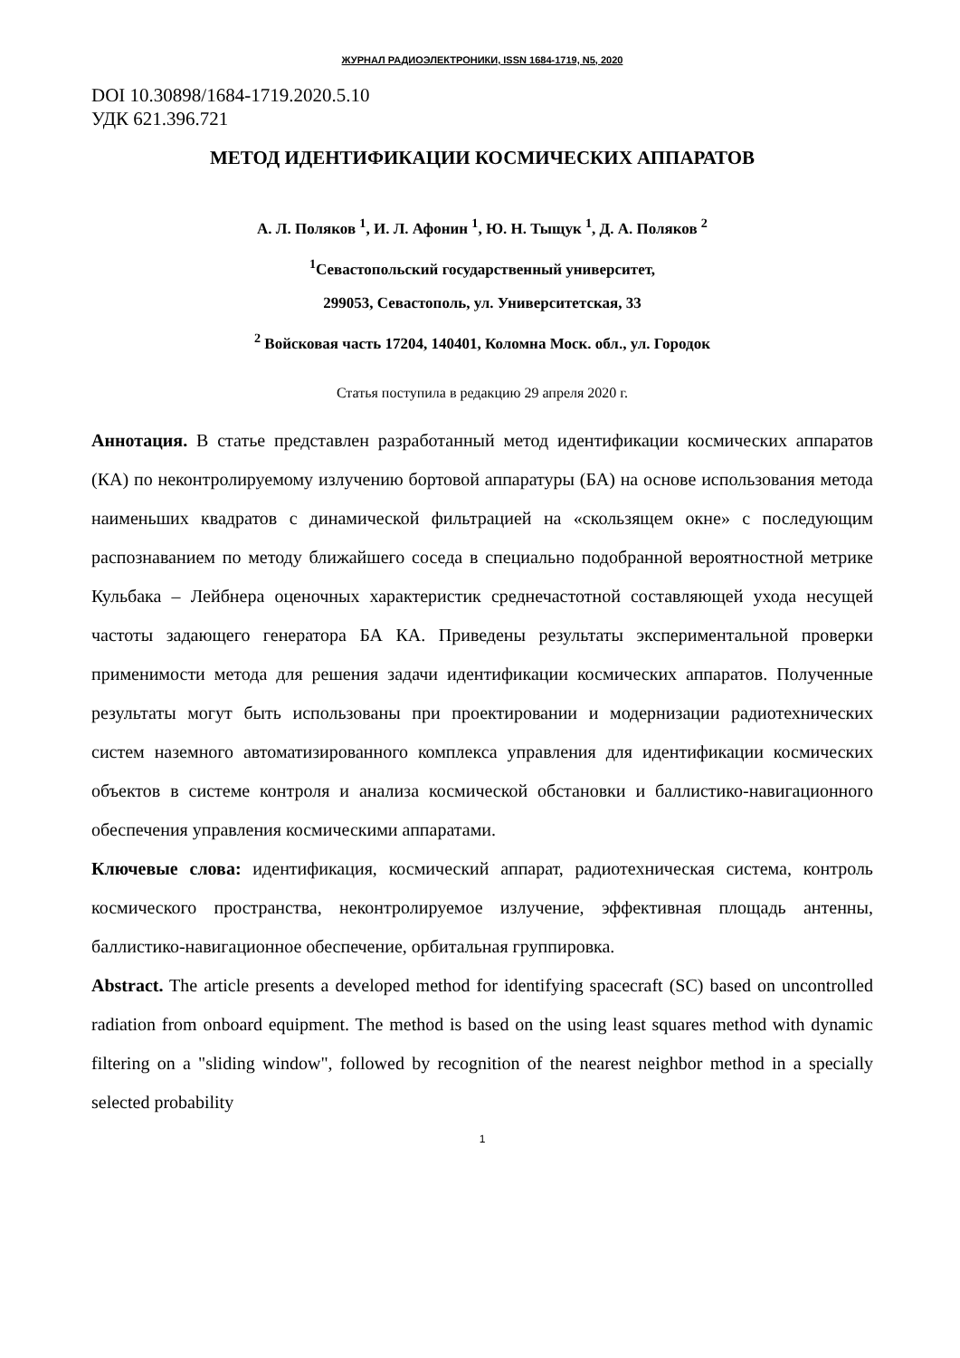ЖУРНАЛ РАДИОЭЛЕКТРОНИКИ, ISSN 1684-1719, N5, 2020
DOI 10.30898/1684-1719.2020.5.10
УДК 621.396.721
МЕТОД ИДЕНТИФИКАЦИИ КОСМИЧЕСКИХ АППАРАТОВ
А. Л. Поляков <sup>1</sup>, И. Л. Афонин <sup>1</sup>, Ю. Н. Тыщук <sup>1</sup>, Д. А. Поляков <sup>2</sup>
<sup>1</sup> Севастопольский государственный университет,
299053, Севастополь, ул. Университетская, 33
<sup>2</sup> Войсковая часть 17204, 140401, Коломна Моск. обл., ул. Городок
Статья поступила в редакцию 29 апреля 2020 г.
Аннотация. В статье представлен разработанный метод идентификации космических аппаратов (КА) по неконтролируемому излучению бортовой аппаратуры (БА) на основе использования метода наименьших квадратов с динамической фильтрацией на «скользящем окне» с последующим распознаванием по методу ближайшего соседа в специально подобранной вероятностной метрике Кульбака – Лейбнера оценочных характеристик среднечастотной составляющей ухода несущей частоты задающего генератора БА КА. Приведены результаты экспериментальной проверки применимости метода для решения задачи идентификации космических аппаратов. Полученные результаты могут быть использованы при проектировании и модернизации радиотехнических систем наземного автоматизированного комплекса управления для идентификации космических объектов в системе контроля и анализа космической обстановки и баллистико-навигационного обеспечения управления космическими аппаратами.
Ключевые слова: идентификация, космический аппарат, радиотехническая система, контроль космического пространства, неконтролируемое излучение, эффективная площадь антенны, баллистико-навигационное обеспечение, орбитальная группировка.
Abstract. The article presents a developed method for identifying spacecraft (SC) based on uncontrolled radiation from onboard equipment. The method is based on the using least squares method with dynamic filtering on a "sliding window", followed by recognition of the nearest neighbor method in a specially selected probability
1